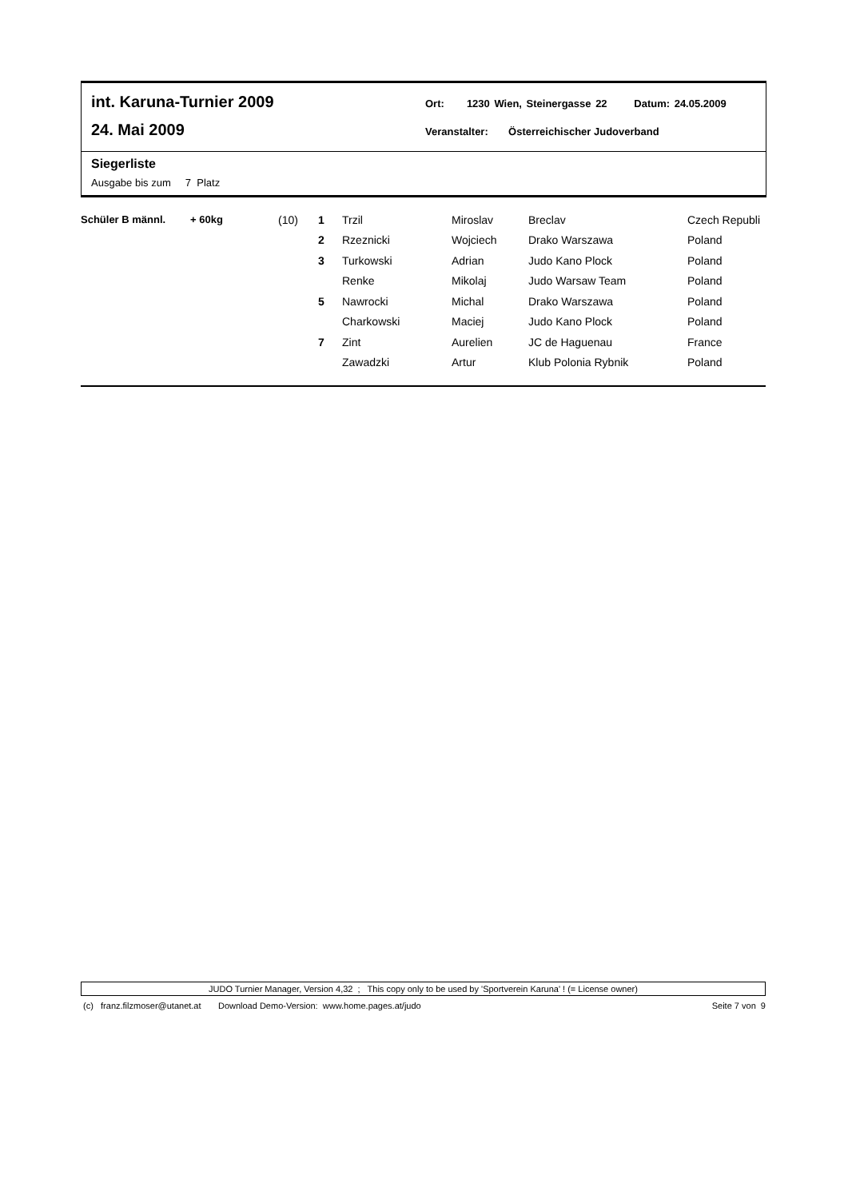int. Karuna-Turnier 2009
Ort: 1230 Wien, Steinergasse 22 Datum: 24.05.2009
24. Mai 2009
Veranstalter: Österreichischer Judoverband
Siegerliste
Ausgabe bis zum 7 Platz
| Schüler B männl. | + 60kg | (10) | 1 | Trzil | Miroslav | Breclav | Czech Republi |
| | | | 2 | Rzeznicki | Wojciech | Drako Warszawa | Poland |
| | | | 3 | Turkowski | Adrian | Judo Kano Plock | Poland |
| | | | | Renke | Mikolaj | Judo Warsaw Team | Poland |
| | | | 5 | Nawrocki | Michal | Drako Warszawa | Poland |
| | | | | Charkowski | Maciej | Judo Kano Plock | Poland |
| | | | 7 | Zint | Aurelien | JC de Haguenau | France |
| | | | | Zawadzki | Artur | Klub Polonia Rybnik | Poland |
JUDO Turnier Manager, Version 4,32 ; This copy only to be used by 'Sportverein Karuna' ! (= License owner)
(c) franz.filzmoser@utanet.at Download Demo-Version: www.home.pages.at/judo Seite 7 von 9